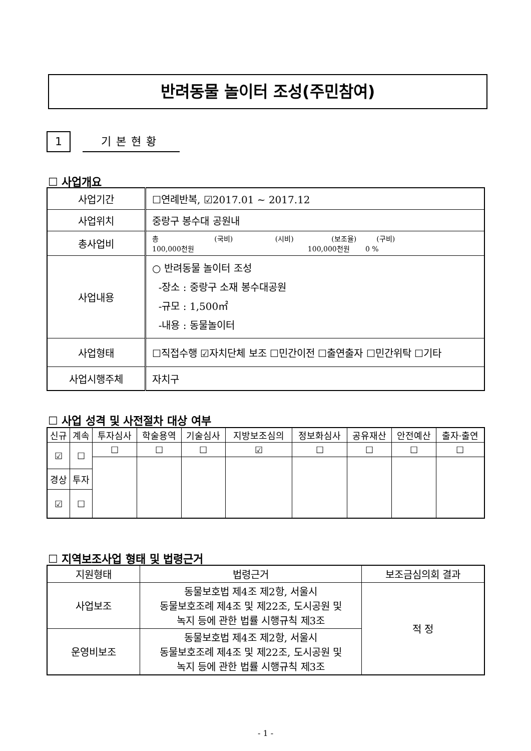반려동물 놀이터 조성(주민참여)
1 기본현황
☐ 사업개요
| 사업기간 | ☐연례반복, ☑2017.01 ~ 2017.12 |
| 사업위치 | 중랑구 봉수대 공원내 |
| 총사업비 | 총 (국비) (시비) (보조율) (구비) 100,000천원 100,000천원 0 % |
| 사업내용 | ○ 반려동물 놀이터 조성 -장소 : 중랑구 소재 봉수대공원 -규모 : 1,500㎡ -내용 : 동물놀이터 |
| 사업형태 | ☐직접수행 ☑자치단체 보조 ☐민간이전 ☐출연출자 ☐민간위탁 ☐기타 |
| 사업시행주체 | 자치구 |
☐ 사업 성격 및 사전절차 대상 여부
| 신규 | 계속 | 투자심사 | 학술용역 | 기술심사 | 지방보조심의 | 정보화심사 | 공유재산 | 안전예산 | 출자·출연 |
| --- | --- | --- | --- | --- | --- | --- | --- | --- | --- |
| ☑ | ☐ | ☐ | ☐ | ☐ | ☑ | ☐ | ☐ | ☐ | ☐ |
| 경상 | 투자 | | | | | | | | |
| ☑ | ☐ | | | | | | | | |
☐ 지역보조사업 형태 및 법령근거
| 지원형태 | 법령근거 | 보조금심의회 결과 |
| --- | --- | --- |
| 사업보조 | 동물보호법 제4조 제2항, 서울시 동물보호조례 제4조 및 제22조, 도시공원 및 녹지 등에 관한 법률 시행규칙 제3조 | 적 정 |
| 운영비보조 | 동물보호법 제4조 제2항, 서울시 동물보호조례 제4조 및 제22조, 도시공원 및 녹지 등에 관한 법률 시행규칙 제3조 | |
- 1 -